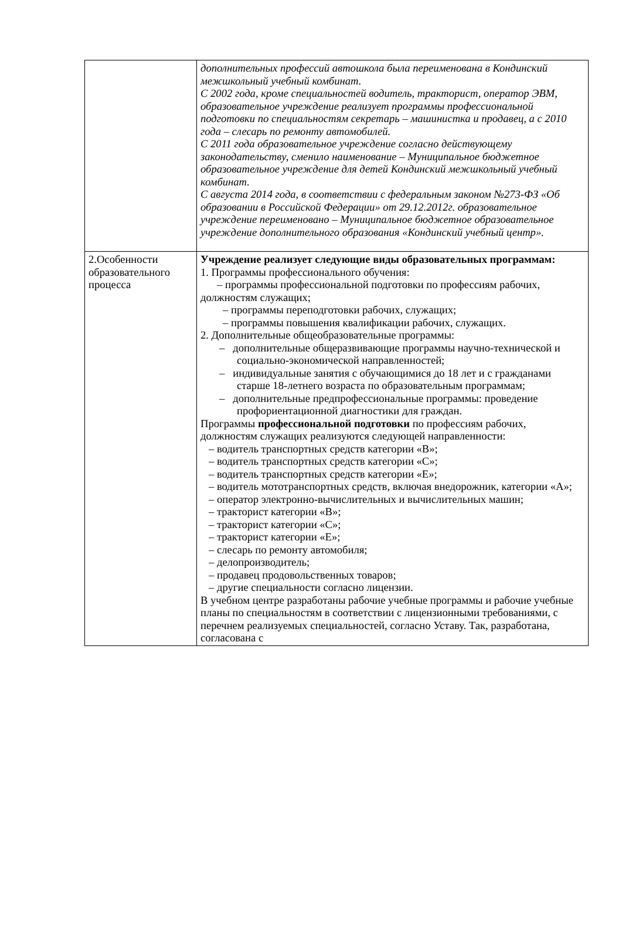| | дополнительных профессий автошкола была переименована в Кондинский межшкольный учебный комбинат. С 2002 года, кроме специальностей водитель, тракторист, оператор ЭВМ, образовательное учреждение реализует программы профессиональной подготовки по специальностям секретарь – машинистка и продавец, а с 2010 года – слесарь по ремонту автомобилей. С 2011 года образовательное учреждение согласно действующему законодательству, сменило наименование – Муниципальное бюджетное образовательное учреждение для детей Кондинский межшкольный учебный комбинат. С августа 2014 года, в соответствии с федеральным законом №273-ФЗ «Об образовании в Российской Федерации» от 29.12.2012г. образовательное учреждение переименовано – Муниципальное бюджетное образовательное учреждение дополнительного образования «Кондинский учебный центр». |
| 2.Особенности образовательного процесса | Учреждение реализует следующие виды образовательных программам: 1. Программы профессионального обучения: – программы профессиональной подготовки по профессиям рабочих, должностям служащих; – программы переподготовки рабочих, служащих; – программы повышения квалификации рабочих, служащих. 2. Дополнительные общеобразовательные программы: – дополнительные общеразвивающие программы научно-технической и социально-экономической направленностей; – индивидуальные занятия с обучающимися до 18 лет и с гражданами старше 18-летнего возраста по образовательным программам; – дополнительные предпрофессиональные программы: проведение профориентационной диагностики для граждан. Программы профессиональной подготовки по профессиям рабочих, должностям служащих реализуются следующей направленности: – водитель транспортных средств категории «В»; – водитель транспортных средств категории «С»; – водитель транспортных средств категории «Е»; – водитель мототранспортных средств, включая внедорожник, категории «А»; – оператор электронно-вычислительных и вычислительных машин; – тракторист категории «В»; – тракторист категории «С»; – тракторист категории «Е»; – слесарь по ремонту автомобиля; – делопроизводитель; – продавец продовольственных товаров; – другие специальности согласно лицензии. В учебном центре разработаны рабочие учебные программы и рабочие учебные планы по специальностям в соответствии с лицензионными требованиями, с перечнем реализуемых специальностей, согласно Уставу. Так, разработана, согласована с |